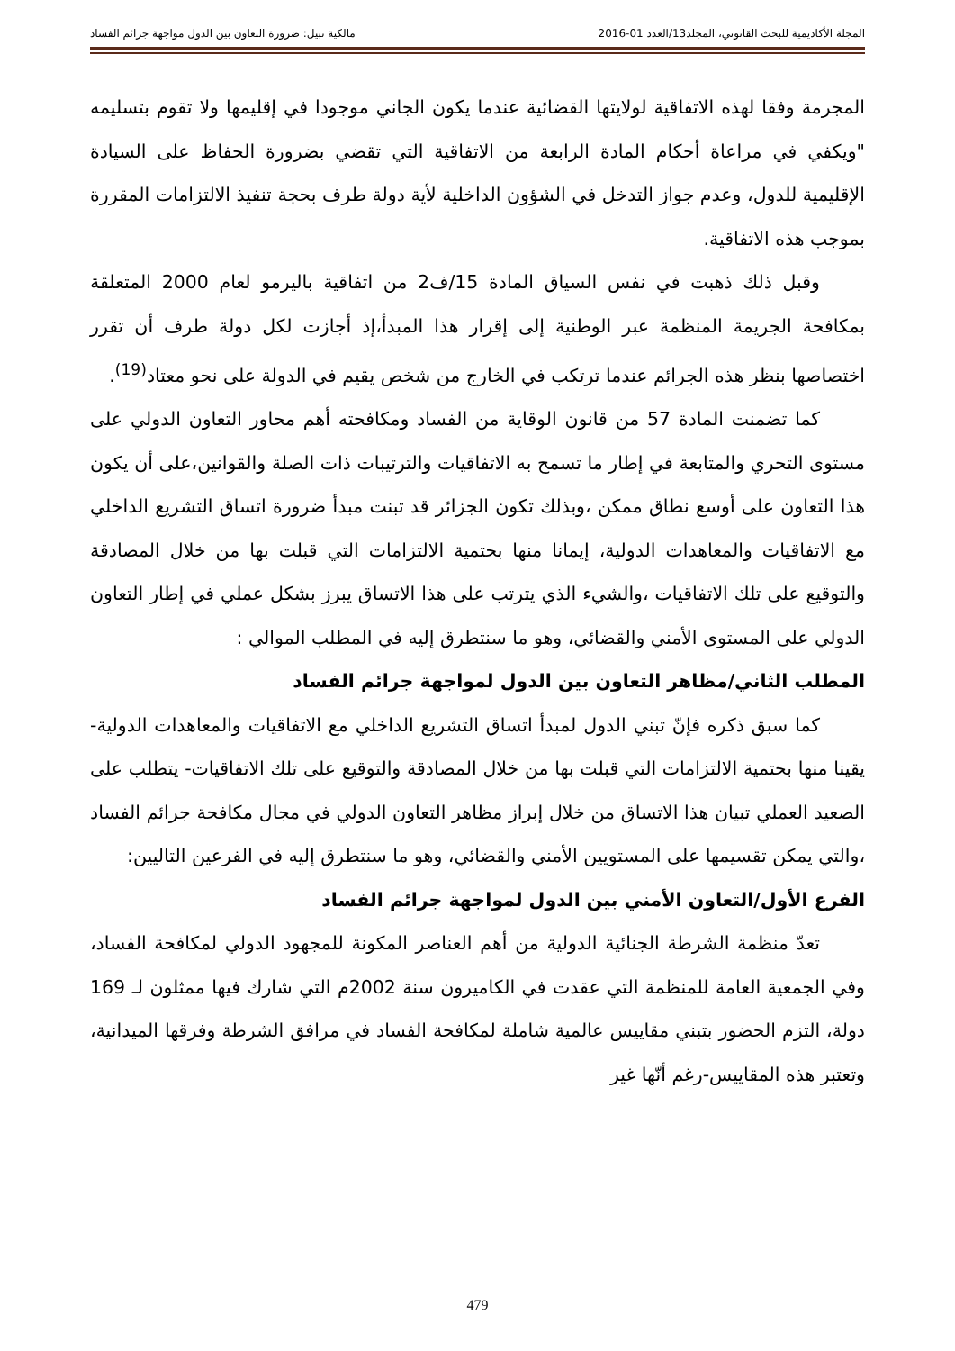المجلة الأكاديمية للبحث القانوني، المجلد13/العدد 01-2016 مالكية نبيل: ضرورة التعاون بين الدول مواجهة جرائم الفساد
المجرمة وفقا لهذه الاتفاقية لولايتها القضائية عندما يكون الجاني موجودا في إقليمها ولا تقوم بتسليمه "ويكفي في مراعاة أحكام المادة الرابعة من الاتفاقية التي تقضي بضرورة الحفاظ على السيادة الإقليمية للدول، وعدم جواز التدخل في الشؤون الداخلية لأية دولة طرف بحجة تنفيذ الالتزامات المقررة بموجب هذه الاتفاقية.
وقبل ذلك ذهبت في نفس السياق المادة 15/ف2 من اتفاقية باليرمو لعام 2000 المتعلقة بمكافحة الجريمة المنظمة عبر الوطنية إلى إقرار هذا المبدأ،إذ أجازت لكل دولة طرف أن تقرر اختصاصها بنظر هذه الجرائم عندما ترتكب في الخارج من شخص يقيم في الدولة على نحو معتاد<sup>(19)</sup>.
كما تضمنت المادة 57 من قانون الوقاية من الفساد ومكافحته أهم محاور التعاون الدولي على مستوى التحري والمتابعة في إطار ما تسمح به الاتفاقيات والترتيبات ذات الصلة والقوانين،على أن يكون هذا التعاون على أوسع نطاق ممكن ،وبذلك تكون الجزائر قد تبنت مبدأ ضرورة اتساق التشريع الداخلي مع الاتفاقيات والمعاهدات الدولية، إيمانا منها بحتمية الالتزامات التي قبلت بها من خلال المصادقة والتوقيع على تلك الاتفاقيات ،والشيء الذي يترتب على هذا الاتساق يبرز بشكل عملي في إطار التعاون الدولي على المستوى الأمني والقضائي، وهو ما سنتطرق إليه في المطلب الموالي :
المطلب الثاني/مظاهر التعاون بين الدول لمواجهة جرائم الفساد
كما سبق ذكره فإنّ تبني الدول لمبدأ اتساق التشريع الداخلي مع الاتفاقيات والمعاهدات الدولية- يقينا منها بحتمية الالتزامات التي قبلت بها من خلال المصادقة والتوقيع على تلك الاتفاقيات- يتطلب على الصعيد العملي تبيان هذا الاتساق من خلال إبراز مظاهر التعاون الدولي في مجال مكافحة جرائم الفساد ،والتي يمكن تقسيمها على المستويين الأمني والقضائي، وهو ما سنتطرق إليه في الفرعين التاليين:
الفرع الأول/التعاون الأمني بين الدول لمواجهة جرائم الفساد
تعدّ منظمة الشرطة الجنائية الدولية من أهم العناصر المكونة للمجهود الدولي لمكافحة الفساد، وفي الجمعية العامة للمنظمة التي عقدت في الكاميرون سنة 2002م التي شارك فيها ممثلون لـ 169 دولة، التزم الحضور بتبني مقاييس عالمية شاملة لمكافحة الفساد في مرافق الشرطة وفرقها الميدانية، وتعتبر هذه المقاييس-رغم أنّها غير
479